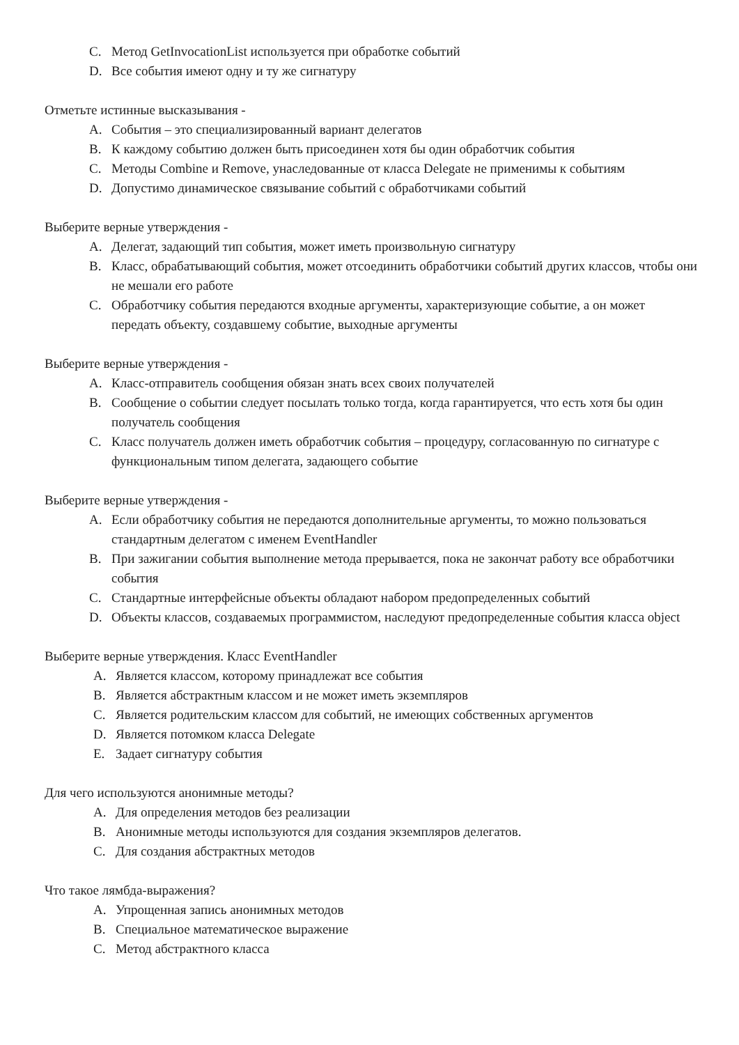C. Метод GetInvocationList используется при обработке событий
D. Все события имеют одну и ту же сигнатуру
Отметьте истинные высказывания -
A. События – это специализированный вариант делегатов
B. К каждому событию должен быть присоединен хотя бы один обработчик события
C. Методы Combine и Remove, унаследованные от класса Delegate не применимы к событиям
D. Допустимо динамическое связывание событий с обработчиками событий
Выберите верные утверждения -
A. Делегат, задающий тип события, может иметь произвольную сигнатуру
B. Класс, обрабатывающий события, может отсоединить обработчики событий других классов, чтобы они не мешали его работе
C. Обработчику события передаются входные аргументы, характеризующие событие, а он может передать объекту, создавшему событие, выходные аргументы
Выберите верные утверждения -
A. Класс-отправитель сообщения обязан знать всех своих получателей
B. Сообщение о событии следует посылать только тогда, когда гарантируется, что есть хотя бы один получатель сообщения
C. Класс получатель должен иметь обработчик события – процедуру, согласованную по сигнатуре с функциональным типом делегата, задающего событие
Выберите верные утверждения -
A. Если обработчику события не передаются дополнительные аргументы, то можно пользоваться стандартным делегатом с именем EventHandler
B. При зажигании события выполнение метода прерывается, пока не закончат работу все обработчики события
C. Стандартные интерфейсные объекты обладают набором предопределенных событий
D. Объекты классов, создаваемых программистом, наследуют предопределенные события класса object
Выберите верные утверждения. Класс EventHandler
A. Является классом, которому принадлежат все события
B. Является абстрактным классом и не может иметь экземпляров
C. Является родительским классом для событий, не имеющих собственных аргументов
D. Является потомком класса Delegate
E. Задает сигнатуру события
Для чего используются анонимные методы?
A. Для определения методов без реализации
B. Анонимные методы используются для создания экземпляров делегатов.
C. Для создания абстрактных методов
Что такое лямбда-выражения?
A. Упрощенная запись анонимных методов
B. Специальное математическое выражение
C. Метод абстрактного класса